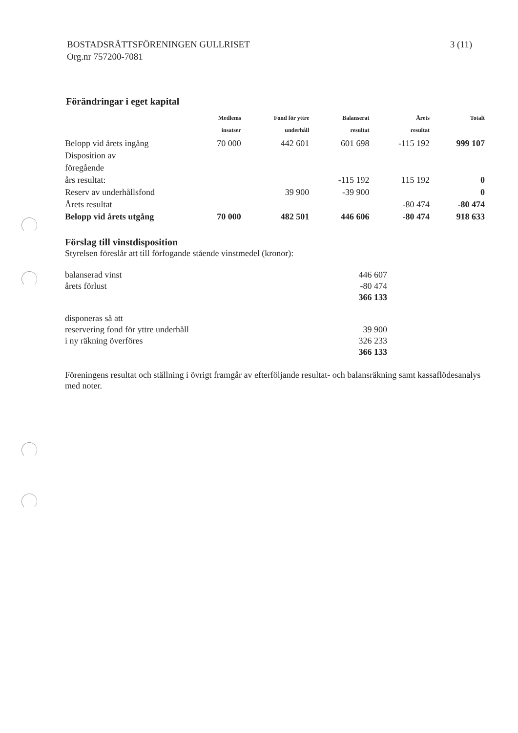BOSTADSRÄTTSFÖRENINGEN GULLRISET
Org.nr 757200-7081
3 (11)
Förändringar i eget kapital
| | Medlems insatser | Fond för yttre underhåll | Balanserat resultat | Årets resultat | Totalt |
| --- | --- | --- | --- | --- | --- |
| Belopp vid årets ingång | 70 000 | 442 601 | 601 698 | -115 192 | 999 107 |
| Disposition av föregående års resultat: | | | -115 192 | 115 192 | 0 |
| Reserv av underhållsfond | | 39 900 | -39 900 | | 0 |
| Årets resultat | | | | -80 474 | -80 474 |
| Belopp vid årets utgång | 70 000 | 482 501 | 446 606 | -80 474 | 918 633 |
Förslag till vinstdisposition
Styrelsen föreslår att till förfogande stående vinstmedel (kronor):
| balanserad vinst | 446 607 |
| årets förlust | -80 474 |
| | 366 133 |
| disponeras så att | |
| reservering fond för yttre underhåll | 39 900 |
| i ny räkning överföres | 326 233 |
| | 366 133 |
Föreningens resultat och ställning i övrigt framgår av efterföljande resultat- och balansräkning samt kassaflödesanalys med noter.